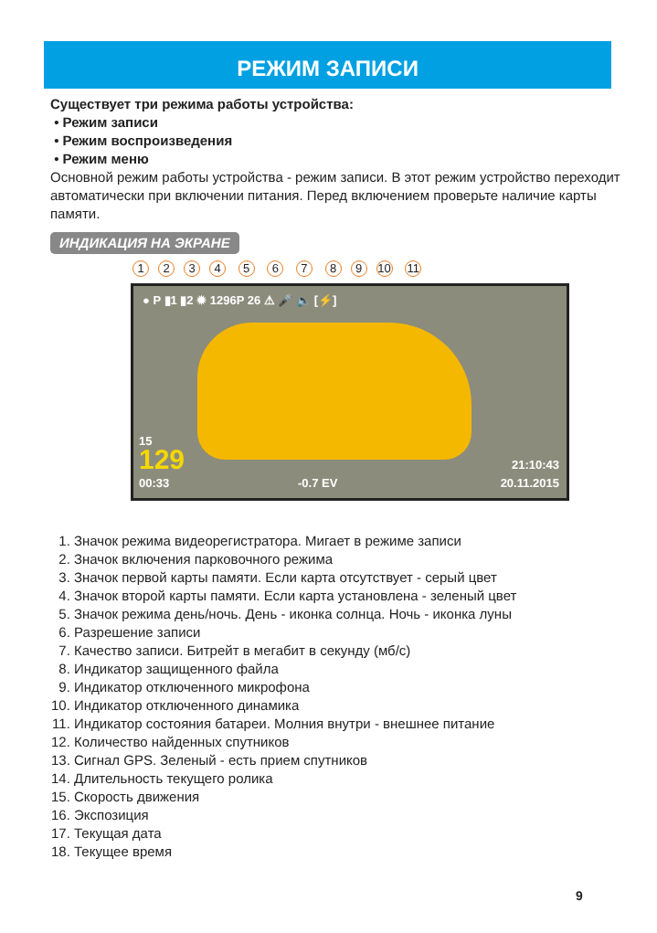РЕЖИМ ЗАПИСИ
Существует три режима работы устройства:
• Режим записи
• Режим воспроизведения
• Режим меню
Основной режим работы устройства - режим записи. В этот режим устройство переходит автоматически при включении питания. Перед включением проверьте наличие карты памяти.
ИНДИКАЦИЯ НА ЭКРАНЕ
1234 5 6 7 89 10 11
● P ▮1 ▮2 ✹ 1296P 26 ⚠ 🎤 🔈 [⚡]
15
129
00:33
-0.7 EV
21:10:43
20.11.2015
1. Значок режима видеорегистратора. Мигает в режиме записи
2. Значок включения парковочного режима
3. Значок первой карты памяти. Если карта отсутствует - серый цвет
4. Значок второй карты памяти. Если карта установлена - зеленый цвет
5. Значок режима день/ночь. День - иконка солнца. Ночь - иконка луны
6. Разрешение записи
7. Качество записи. Битрейт в мегабит в секунду (мб/с)
8. Индикатор защищенного файла
9. Индикатор отключенного микрофона
10. Индикатор отключенного динамика
11. Индикатор состояния батареи. Молния внутри - внешнее питание
12. Количество найденных спутников
13. Сигнал GPS. Зеленый - есть прием спутников
14. Длительность текущего ролика
15. Скорость движения
16. Экспозиция
17. Текущая дата
18. Текущее время
9